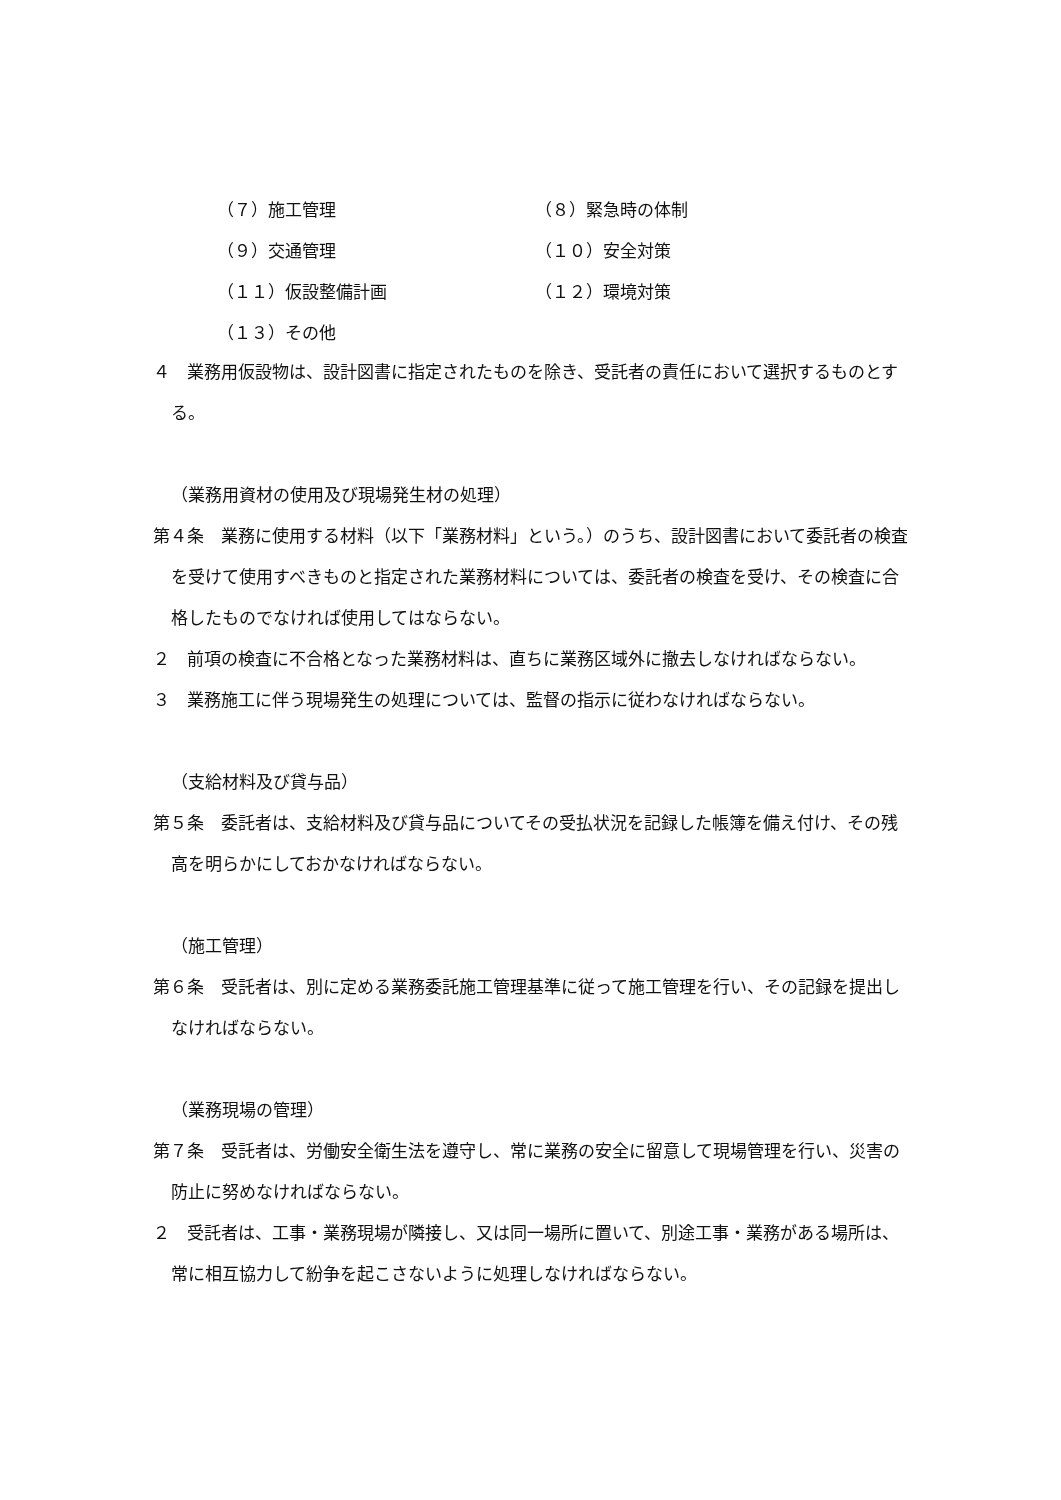（７）施工管理 （８）緊急時の体制
（９）交通管理 （１０）安全対策
（１１）仮設整備計画 （１２）環境対策
（１３）その他
４　業務用仮設物は、設計図書に指定されたものを除き、受託者の責任において選択するものとする。
（業務用資材の使用及び現場発生材の処理）
第４条　業務に使用する材料（以下「業務材料」という。）のうち、設計図書において委託者の検査を受けて使用すべきものと指定された業務材料については、委託者の検査を受け、その検査に合格したものでなければ使用してはならない。
２　前項の検査に不合格となった業務材料は、直ちに業務区域外に撤去しなければならない。
３　業務施工に伴う現場発生の処理については、監督の指示に従わなければならない。
（支給材料及び貸与品）
第５条　委託者は、支給材料及び貸与品についてその受払状況を記録した帳簿を備え付け、その残高を明らかにしておかなければならない。
（施工管理）
第６条　受託者は、別に定める業務委託施工管理基準に従って施工管理を行い、その記録を提出しなければならない。
（業務現場の管理）
第７条　受託者は、労働安全衛生法を遵守し、常に業務の安全に留意して現場管理を行い、災害の防止に努めなければならない。
２　受託者は、工事・業務現場が隣接し、又は同一場所に置いて、別途工事・業務がある場所は、常に相互協力して紛争を起こさないように処理しなければならない。